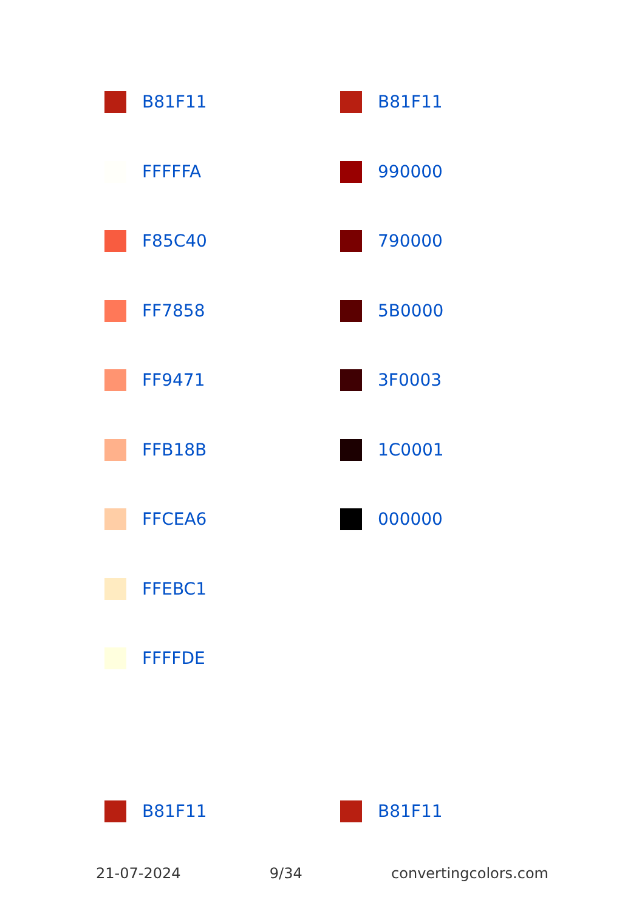B81F11
FFFFFA
F85C40
FF7858
FF9471
FFB18B
FFCEA6
FFEBC1
FFFFDE
B81F11
990000
790000
5B0000
3F0003
1C0001
000000
B81F11 B81F11
21-07-2024 9/34 convertingcolors.com